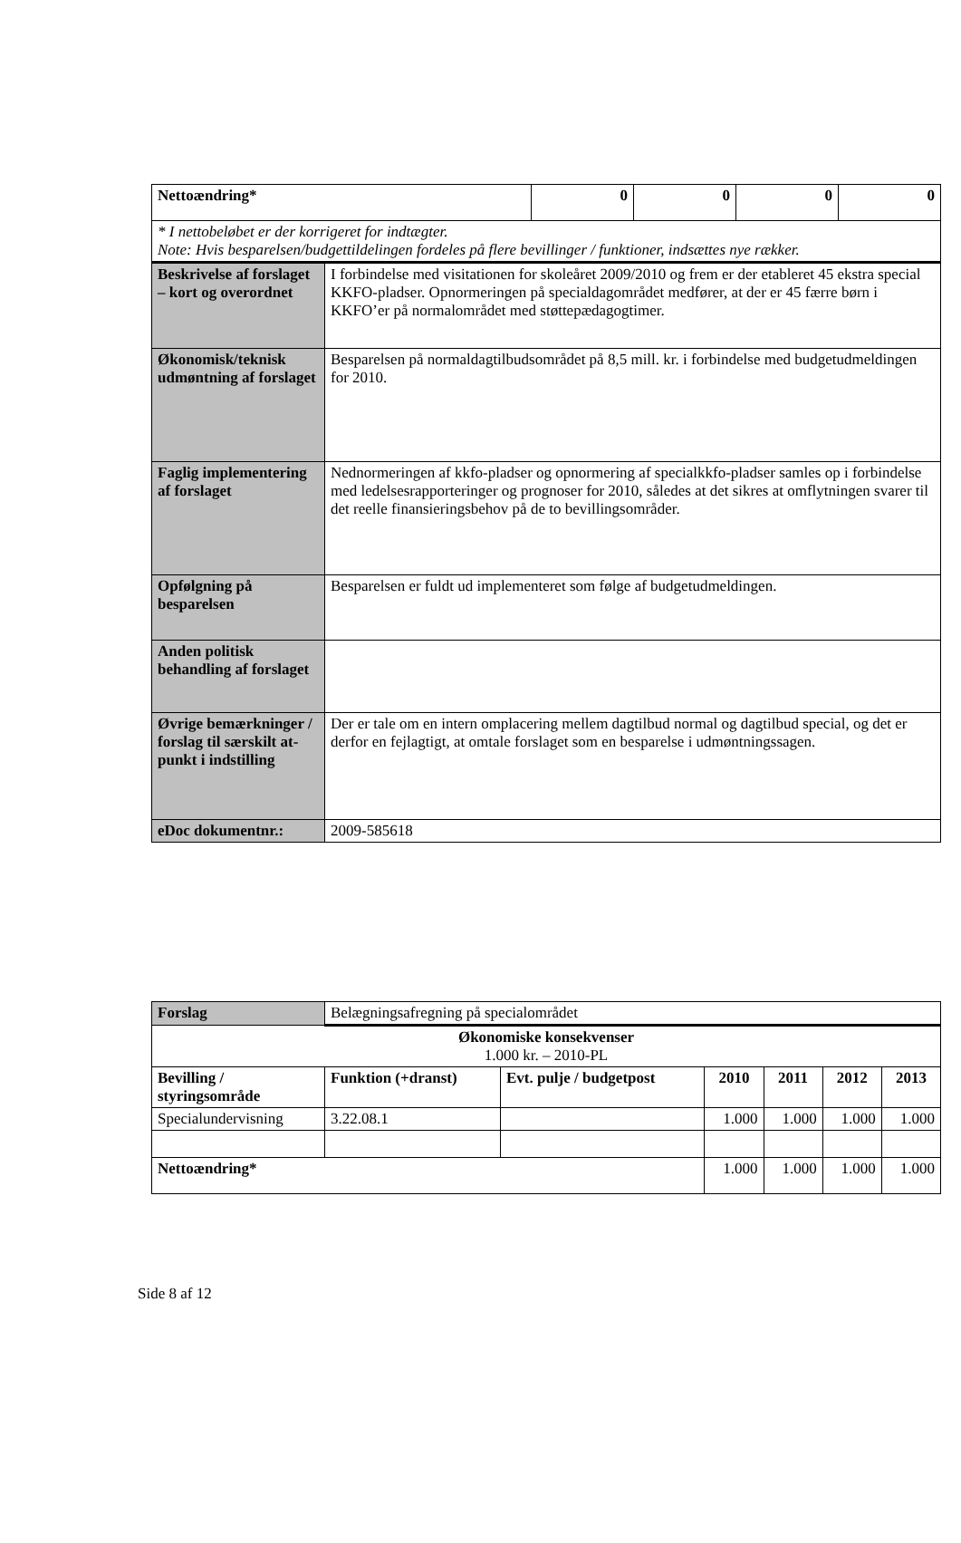| Nettoændring* | | 0 | 0 | 0 | 0 |
| --- | --- | --- | --- | --- | --- |
| * I nettobeløbet er der korrigeret for indtægter. Note: Hvis besparelsen/budgettildelingen fordeles på flere bevillinger / funktioner, indsættes nye rækker. | | | | | |
| Beskrivelse af forslaget – kort og overordnet | I forbindelse med visitationen for skoleåret 2009/2010 og frem er der etableret 45 ekstra special KKFO-pladser. Opnormeringen på specialdagområdet medfører, at der er 45 færre børn i KKFO’er på normalområdet med støttepædagogtimer. | | | | |
| Økonomisk/teknisk udmøntning af forslaget | Besparelsen på normaldagtilbudsområdet på 8,5 mill. kr. i forbindelse med budgetudmeldingen for 2010. | | | | |
| Faglig implementering af forslaget | Nednormeringen af kkfo-pladser og opnormering af specialkkfo-pladser samles op i forbindelse med ledelsesrapporteringer og prognoser for 2010, således at det sikres at omflytningen svarer til det reelle finansieringsbehov på de to bevillingsområder. | | | | |
| Opfølgning på besparelsen | Besparelsen er fuldt ud implementeret som følge af budgetudmeldingen. | | | | |
| Anden politisk behandling af forslaget | | | | | |
| Øvrige bemærkninger / forslag til særskilt at-punkt i indstilling | Der er tale om en intern omplacering mellem dagtilbud normal og dagtilbud special, og det er derfor en fejlagtigt, at omtale forslaget som en besparelse i udmøntningssagen. | | | | |
| eDoc dokumentnr.: | 2009-585618 | | | | |
| Forslag | Belægningsafregning på specialområdet | | | | | |
| Økonomiske konsekvenser 1.000 kr. – 2010-PL | | | | | | |
| Bevilling / styringsområde | Funktion (+dranst) | Evt. pulje / budgetpost | 2010 | 2011 | 2012 | 2013 |
| Specialundervisning | 3.22.08.1 | | 1.000 | 1.000 | 1.000 | 1.000 |
| Nettoændring* | | | 1.000 | 1.000 | 1.000 | 1.000 |
Side 8 af 12